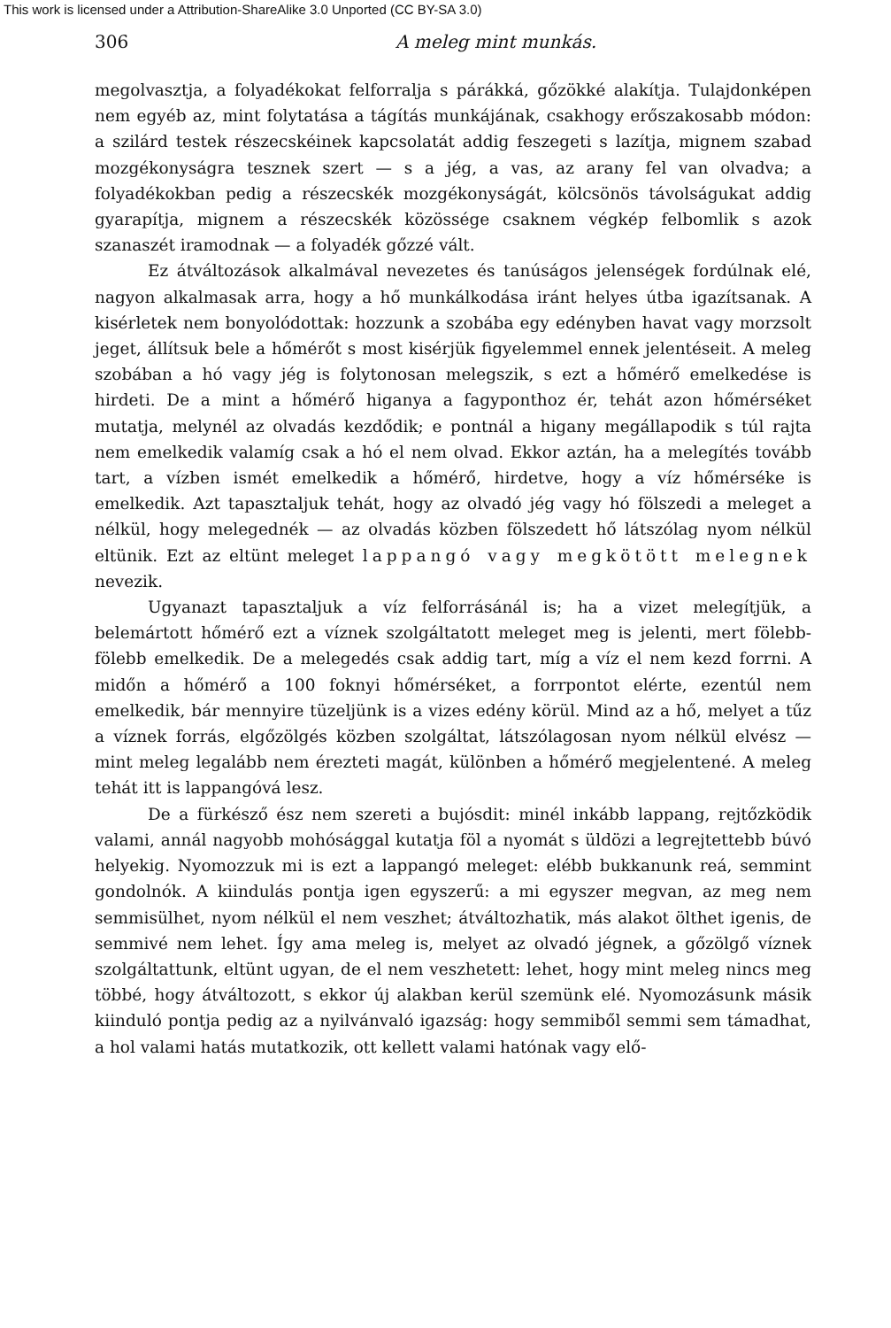This work is licensed under a Attribution-ShareAlike 3.0 Unported (CC BY-SA 3.0)
306 A meleg mint munkás.
megolvasztja, a folyadékokat felforralja s párákká, gőzökké alakítja. Tulajdonképen nem egyéb az, mint folytatása a tágítás munkájának, csakhogy erőszakosabb módon: a szilárd testek részecskéinek kapcsolatát addig feszegeti s lazítja, mignem szabad mozgékonyságra tesznek szert — s a jég, a vas, az arany fel van olvadva; a folyadékokban pedig a részecskék mozgékonyságát, kölcsönös távolságukat addig gyarapítja, mignem a részecskék közössége csaknem végkép felbomlik s azok szanaszét iramodnak — a folyadék gőzzé vált.
Ez átváltozások alkalmával nevezetes és tanúságos jelenségek fordúlnak elé, nagyon alkalmasak arra, hogy a hő munkálkodása iránt helyes útba igazítsanak. A kisérletek nem bonyolódottak: hozzunk a szobába egy edényben havat vagy morzsolt jeget, állítsuk bele a hőmérőt s most kisérjük figyelemmel ennek jelentéseit. A meleg szobában a hó vagy jég is folytonosan melegszik, s ezt a hőmérő emelkedése is hirdeti. De a mint a hőmérő higanya a fagyponthoz ér, tehát azon hőmérséket mutatja, melynél az olvadás kezdődik; e pontnál a higany megállapodik s túl rajta nem emelkedik valamíg csak a hó el nem olvad. Ekkor aztán, ha a melegítés tovább tart, a vízben ismét emelkedik a hőmérő, hirdetve, hogy a víz hőmérséke is emelkedik. Azt tapasztaljuk tehát, hogy az olvadó jég vagy hó fölszedi a meleget a nélkül, hogy melegednék — az olvadás közben fölszedett hő látszólag nyom nélkül eltünik. Ezt az eltünt meleget lappangó vagy megkötött melegnek nevezik.
Ugyanazt tapasztaljuk a víz felforrásánál is; ha a vizet melegítjük, a belemártott hőmérő ezt a víznek szolgáltatott meleget meg is jelenti, mert fölebb-fölebb emelkedik. De a melegedés csak addig tart, míg a víz el nem kezd forrni. A midőn a hőmérő a 100 foknyi hőmérséket, a forrpontot elérte, ezentúl nem emelkedik, bár mennyire tüzeljünk is a vizes edény körül. Mind az a hő, melyet a tűz a víznek forrás, elgőzölgés közben szolgáltat, látszólagosan nyom nélkül elvész — mint meleg legalább nem érezteti magát, különben a hőmérő megjelentené. A meleg tehát itt is lappangóvá lesz.
De a fürkésző ész nem szereti a bujósdit: minél inkább lappang, rejtőzködik valami, annál nagyobb mohósággal kutatja föl a nyomát s üldözi a legrejtettebb búvó helyekig. Nyomozzuk mi is ezt a lappangó meleget: elébb bukkanunk reá, semmint gondolnók. A kiindulás pontja igen egyszerű: a mi egyszer megvan, az meg nem semmisülhet, nyom nélkül el nem veszhet; átváltozhatik, más alakot ölthet igenis, de semmivé nem lehet. Így ama meleg is, melyet az olvadó jégnek, a gőzölgő víznek szolgáltattunk, eltünt ugyan, de el nem veszhetett: lehet, hogy mint meleg nincs meg többé, hogy átváltozott, s ekkor új alakban kerül szemünk elé. Nyomozásunk másik kiinduló pontja pedig az a nyilvánvaló igazság: hogy semmiből semmi sem támadhat, a hol valami hatás mutatkozik, ott kellett valami hatónak vagy elő-